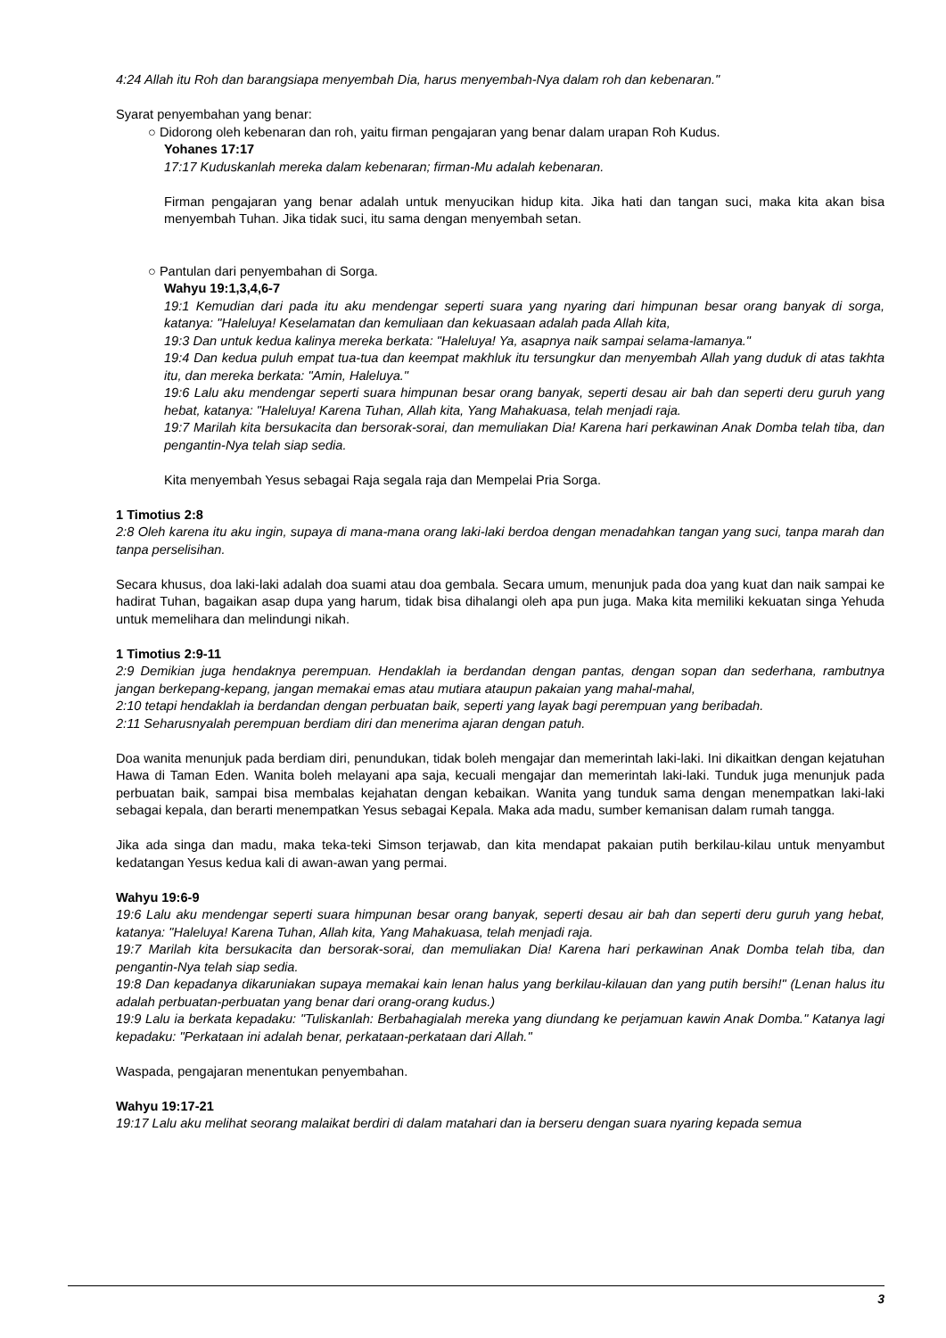4:24 Allah itu Roh dan barangsiapa menyembah Dia, harus menyembah-Nya dalam roh dan kebenaran."
Syarat penyembahan yang benar:
○ Didorong oleh kebenaran dan roh, yaitu firman pengajaran yang benar dalam urapan Roh Kudus.
Yohanes 17:17
17:17 Kuduskanlah mereka dalam kebenaran; firman-Mu adalah kebenaran.
Firman pengajaran yang benar adalah untuk menyucikan hidup kita. Jika hati dan tangan suci, maka kita akan bisa menyembah Tuhan. Jika tidak suci, itu sama dengan menyembah setan.
○ Pantulan dari penyembahan di Sorga.
Wahyu 19:1,3,4,6-7
19:1 Kemudian dari pada itu aku mendengar seperti suara yang nyaring dari himpunan besar orang banyak di sorga, katanya: "Haleluya! Keselamatan dan kemuliaan dan kekuasaan adalah pada Allah kita,
19:3 Dan untuk kedua kalinya mereka berkata: "Haleluya! Ya, asapnya naik sampai selama-lamanya."
19:4 Dan kedua puluh empat tua-tua dan keempat makhluk itu tersungkur dan menyembah Allah yang duduk di atas takhta itu, dan mereka berkata: "Amin, Haleluya."
19:6 Lalu aku mendengar seperti suara himpunan besar orang banyak, seperti desau air bah dan seperti deru guruh yang hebat, katanya: "Haleluya! Karena Tuhan, Allah kita, Yang Mahakuasa, telah menjadi raja.
19:7 Marilah kita bersukacita dan bersorak-sorai, dan memuliakan Dia! Karena hari perkawinan Anak Domba telah tiba, dan pengantin-Nya telah siap sedia.
Kita menyembah Yesus sebagai Raja segala raja dan Mempelai Pria Sorga.
1 Timotius 2:8
2:8 Oleh karena itu aku ingin, supaya di mana-mana orang laki-laki berdoa dengan menadahkan tangan yang suci, tanpa marah dan tanpa perselisihan.
Secara khusus, doa laki-laki adalah doa suami atau doa gembala. Secara umum, menunjuk pada doa yang kuat dan naik sampai ke hadirat Tuhan, bagaikan asap dupa yang harum, tidak bisa dihalangi oleh apa pun juga. Maka kita memiliki kekuatan singa Yehuda untuk memelihara dan melindungi nikah.
1 Timotius 2:9-11
2:9 Demikian juga hendaknya perempuan. Hendaklah ia berdandan dengan pantas, dengan sopan dan sederhana, rambutnya jangan berkepang-kepang, jangan memakai emas atau mutiara ataupun pakaian yang mahal-mahal,
2:10 tetapi hendaklah ia berdandan dengan perbuatan baik, seperti yang layak bagi perempuan yang beribadah.
2:11 Seharusnyalah perempuan berdiam diri dan menerima ajaran dengan patuh.
Doa wanita menunjuk pada berdiam diri, penundukan, tidak boleh mengajar dan memerintah laki-laki. Ini dikaitkan dengan kejatuhan Hawa di Taman Eden. Wanita boleh melayani apa saja, kecuali mengajar dan memerintah laki-laki. Tunduk juga menunjuk pada perbuatan baik, sampai bisa membalas kejahatan dengan kebaikan. Wanita yang tunduk sama dengan menempatkan laki-laki sebagai kepala, dan berarti menempatkan Yesus sebagai Kepala. Maka ada madu, sumber kemanisan dalam rumah tangga.
Jika ada singa dan madu, maka teka-teki Simson terjawab, dan kita mendapat pakaian putih berkilau-kilau untuk menyambut kedatangan Yesus kedua kali di awan-awan yang permai.
Wahyu 19:6-9
19:6 Lalu aku mendengar seperti suara himpunan besar orang banyak, seperti desau air bah dan seperti deru guruh yang hebat, katanya: "Haleluya! Karena Tuhan, Allah kita, Yang Mahakuasa, telah menjadi raja.
19:7 Marilah kita bersukacita dan bersorak-sorai, dan memuliakan Dia! Karena hari perkawinan Anak Domba telah tiba, dan pengantin-Nya telah siap sedia.
19:8 Dan kepadanya dikaruniakan supaya memakai kain lenan halus yang berkilau-kilauan dan yang putih bersih!" (Lenan halus itu adalah perbuatan-perbuatan yang benar dari orang-orang kudus.)
19:9 Lalu ia berkata kepadaku: "Tuliskanlah: Berbahagialah mereka yang diundang ke perjamuan kawin Anak Domba." Katanya lagi kepadaku: "Perkataan ini adalah benar, perkataan-perkataan dari Allah."
Waspada, pengajaran menentukan penyembahan.
Wahyu 19:17-21
19:17 Lalu aku melihat seorang malaikat berdiri di dalam matahari dan ia berseru dengan suara nyaring kepada semua
3